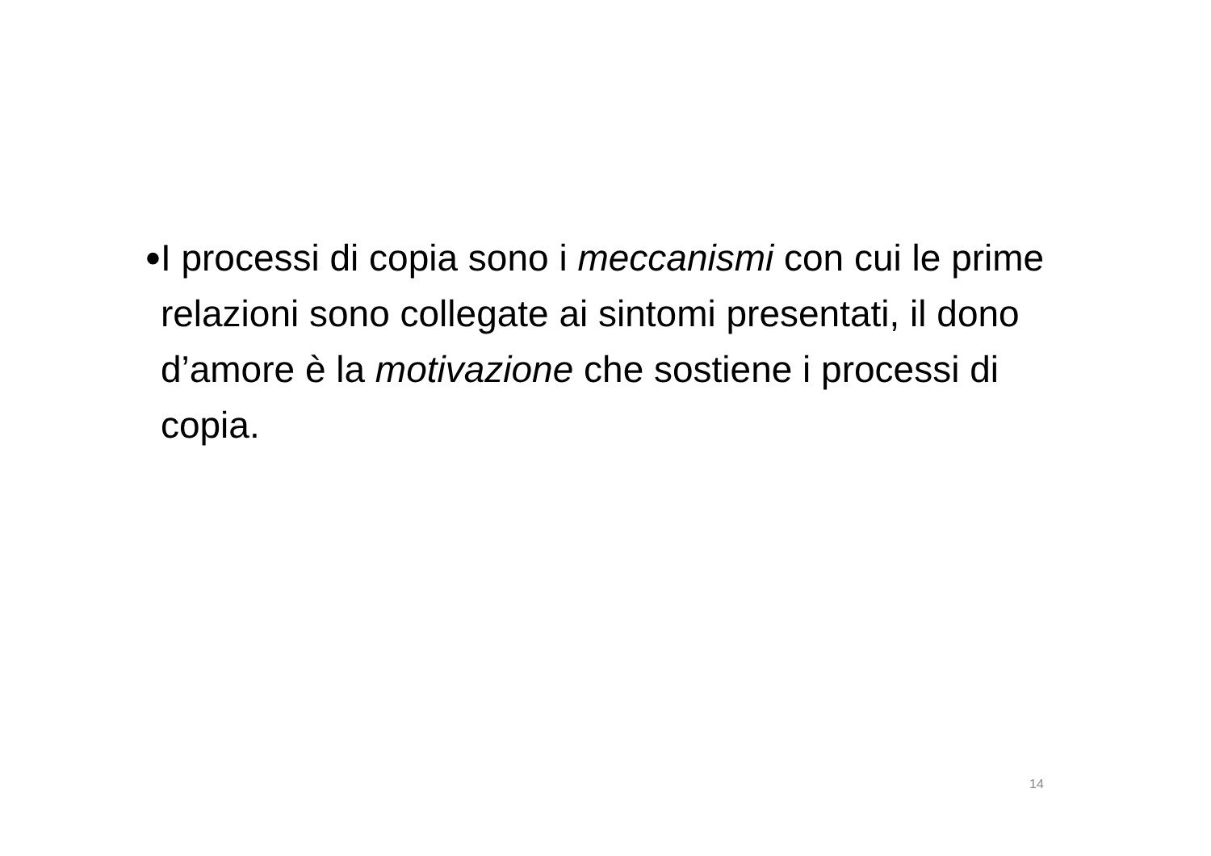•
I processi di copia sono i meccanismi con cui le prime relazioni sono collegate ai sintomi presentati, il dono d’amore è la motivazione che sostiene i processi di copia.
14